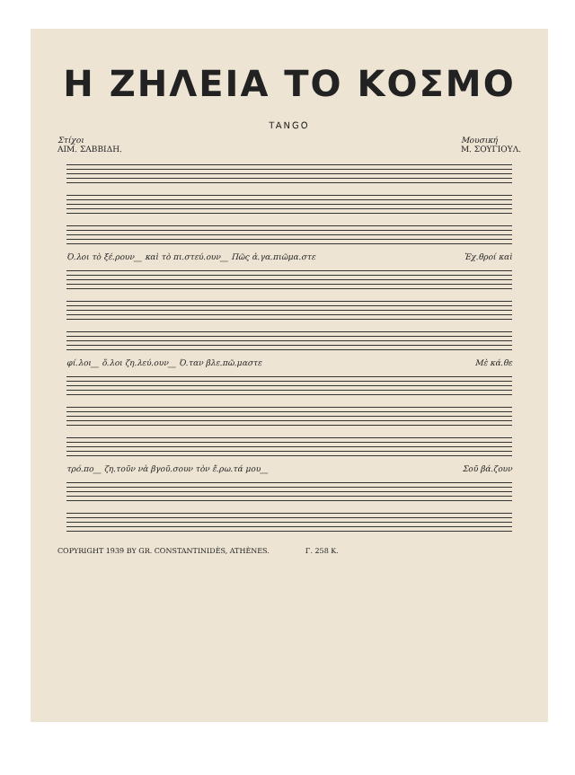Η ΖΗΛΕΙΑ ΤΟ ΚΟΣΜΟ
TANGO
Στίχοι
ΑΙΜ. ΣΑΒΒΙΔΗ.
Μουσική
Μ. ΣΟΥΓΙΟΥΛ.
Ό.λοι τὸ ξέ.ρουν__ καὶ τὸ πι.στεύ.ουν__ Πῶς ἀ.γα.πιῶμα.στε Ἐχ.θροί καὶ
φί.λοι__ ὅ.λοι ζη.λεύ.ουν__ Ό.ταν βλε.πῶ.μαστε Μὲ κά.θε
τρό.πο__ ζη.τοῦν νὰ βγοῦ.σουν τὸν ἔ.ρω.τά μου__ Σοῦ βά.ζουν
COPYRIGHT 1939 BY GR. CONSTANTINIDÈS, ATHÈNES. Γ. 258 Κ.